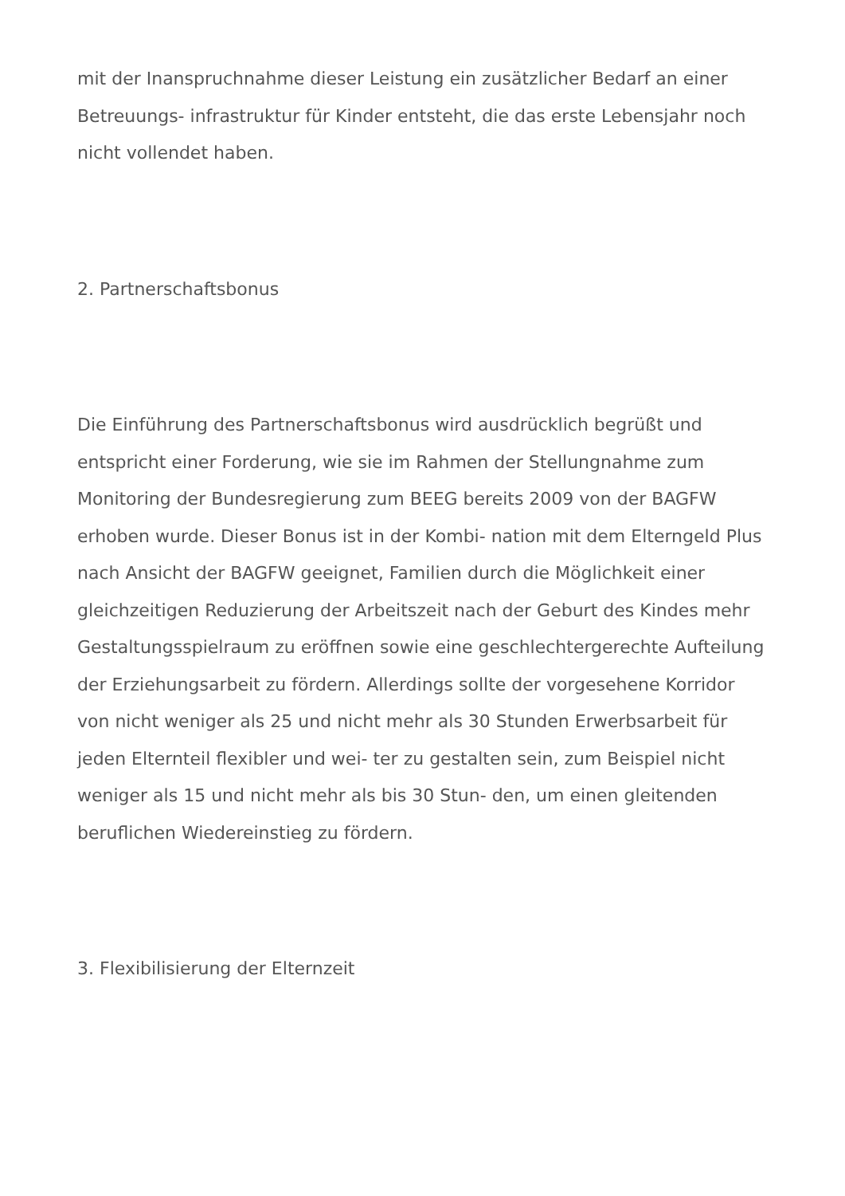mit der Inanspruchnahme dieser Leistung ein zusätzlicher Bedarf an einer Betreuungs- infrastruktur für Kinder entsteht, die das erste Lebensjahr noch nicht vollendet haben.
2. Partnerschaftsbonus
Die Einführung des Partnerschaftsbonus wird ausdrücklich begrüßt und entspricht einer Forderung, wie sie im Rahmen der Stellungnahme zum Monitoring der Bundesregierung zum BEEG bereits 2009 von der BAGFW erhoben wurde. Dieser Bonus ist in der Kombi- nation mit dem Elterngeld Plus nach Ansicht der BAGFW geeignet, Familien durch die Möglichkeit einer gleichzeitigen Reduzierung der Arbeitszeit nach der Geburt des Kindes mehr Gestaltungsspielraum zu eröffnen sowie eine geschlechtergerechte Aufteilung der Erziehungsarbeit zu fördern. Allerdings sollte der vorgesehene Korridor von nicht weniger als 25 und nicht mehr als 30 Stunden Erwerbsarbeit für jeden Elternteil flexibler und wei- ter zu gestalten sein, zum Beispiel nicht weniger als 15 und nicht mehr als bis 30 Stun- den, um einen gleitenden beruflichen Wiedereinstieg zu fördern.
3. Flexibilisierung der Elternzeit